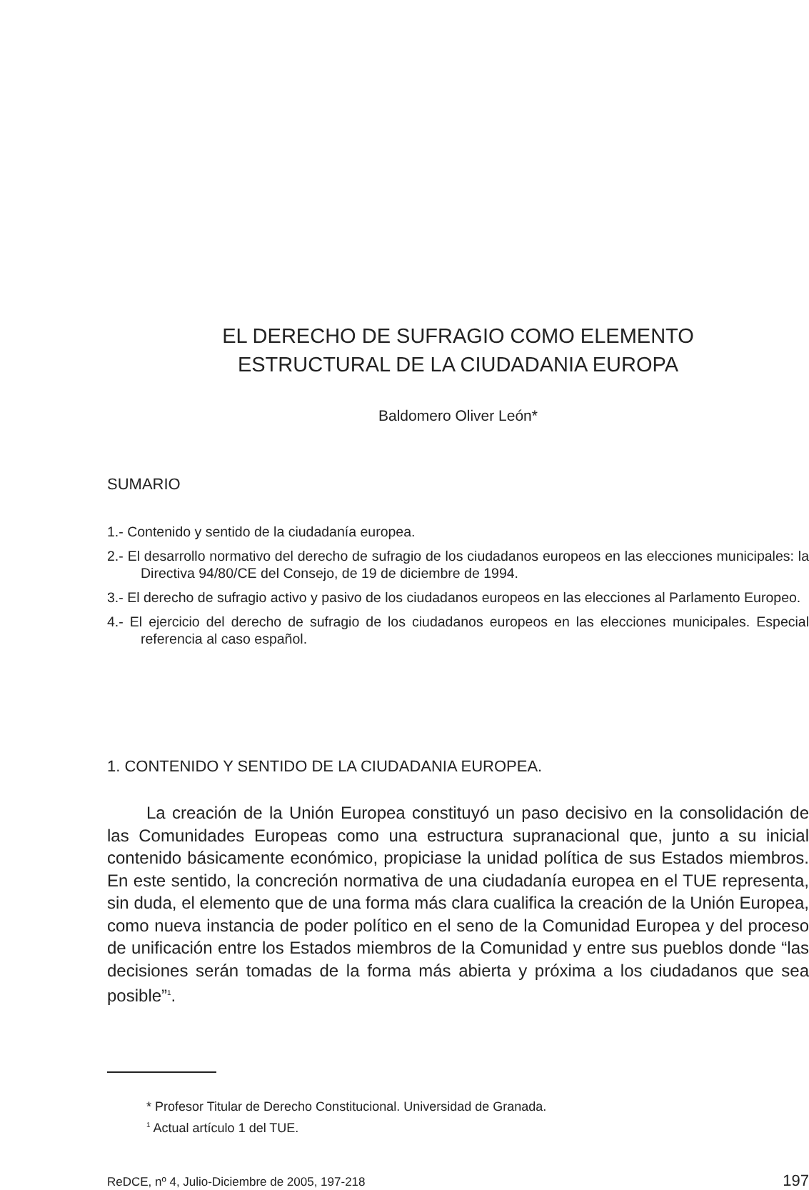EL DERECHO DE SUFRAGIO COMO ELEMENTO
ESTRUCTURAL DE LA CIUDADANIA EUROPA
Baldomero Oliver León*
SUMARIO
1.- Contenido y sentido de la ciudadanía europea.
2.- El desarrollo normativo del derecho de sufragio de los ciudadanos europeos en las elecciones municipales: la Directiva 94/80/CE del Consejo, de 19 de diciembre de 1994.
3.- El derecho de sufragio activo y pasivo de los ciudadanos europeos en las elecciones al Parlamento Europeo.
4.- El ejercicio del derecho de sufragio de los ciudadanos europeos en las elecciones municipales. Especial referencia al caso español.
1. CONTENIDO Y SENTIDO DE LA CIUDADANIA EUROPEA.
La creación de la Unión Europea constituyó un paso decisivo en la consolidación de las Comunidades Europeas como una estructura supranacional que, junto a su inicial contenido básicamente económico, propiciase la unidad política de sus Estados miembros. En este sentido, la concreción normativa de una ciudadanía europea en el TUE representa, sin duda, el elemento que de una forma más clara cualifica la creación de la Unión Europea, como nueva instancia de poder político en el seno de la Comunidad Europea y del proceso de unificación entre los Estados miembros de la Comunidad y entre sus pueblos donde “las decisiones serán tomadas de la forma más abierta y próxima a los ciudadanos que sea posible”<sup>1</sup>.
* Profesor Titular de Derecho Constitucional. Universidad de Granada.
<sup>1</sup> Actual artículo 1 del TUE.
ReDCE, nº 4, Julio-Diciembre de 2005, 197-218 197